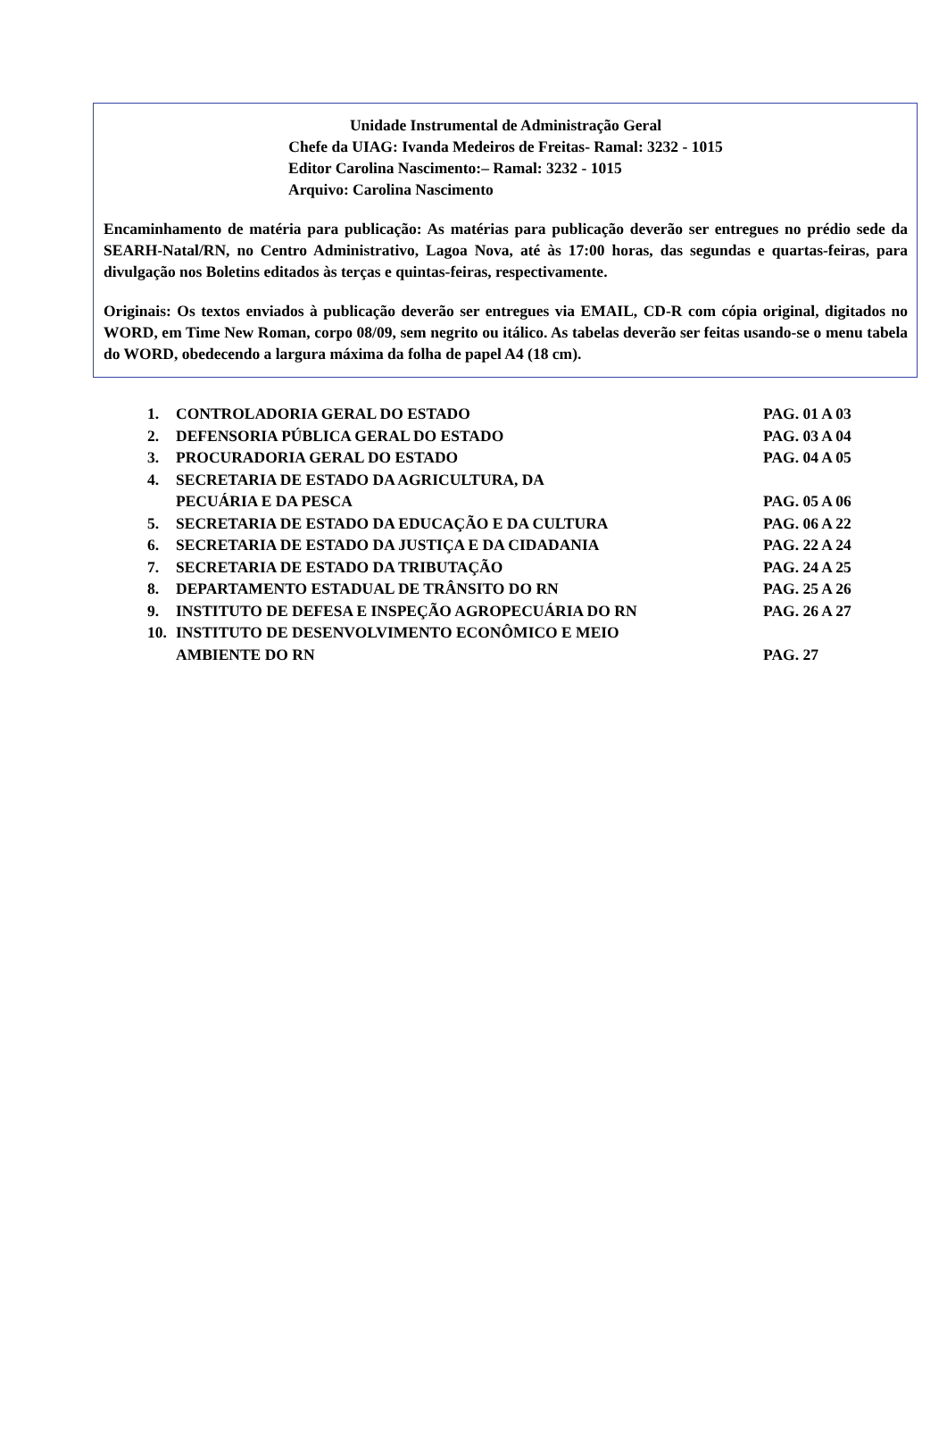Unidade Instrumental de Administração Geral
Chefe da UIAG: Ivanda Medeiros de Freitas- Ramal: 3232 - 1015
Editor Carolina Nascimento:– Ramal: 3232 - 1015
Arquivo: Carolina Nascimento
Encaminhamento de matéria para publicação: As matérias para publicação deverão ser entregues no prédio sede da SEARH-Natal/RN, no Centro Administrativo, Lagoa Nova, até às 17:00 horas, das segundas e quartas-feiras, para divulgação nos Boletins editados às terças e quintas-feiras, respectivamente.
Originais: Os textos enviados à publicação deverão ser entregues via EMAIL, CD-R com cópia original, digitados no WORD, em Time New Roman, corpo 08/09, sem negrito ou itálico. As tabelas deverão ser feitas usando-se o menu tabela do WORD, obedecendo a largura máxima da folha de papel A4 (18 cm).
1. CONTROLADORIA GERAL DO ESTADO PAG. 01 A 03
2. DEFENSORIA PÚBLICA GERAL DO ESTADO PAG. 03 A 04
3. PROCURADORIA GERAL DO ESTADO PAG. 04 A 05
4. SECRETARIA DE ESTADO DA AGRICULTURA, DA
PECUÁRIA E DA PESCA
PAG. 05 A 06
5. SECRETARIA DE ESTADO DA EDUCAÇÃO E DA CULTURA PAG. 06 A 22
6. SECRETARIA DE ESTADO DA JUSTIÇA E DA CIDADANIA PAG. 22 A 24
7. SECRETARIA DE ESTADO DA TRIBUTAÇÃO PAG. 24 A 25
8. DEPARTAMENTO ESTADUAL DE TRÂNSITO DO RN PAG. 25 A 26
9. INSTITUTO DE DEFESA E INSPEÇÃO AGROPECUÁRIA DO RN PAG. 26 A 27
10. INSTITUTO DE DESENVOLVIMENTO ECONÔMICO E MEIO
AMBIENTE DO RN
PAG. 27